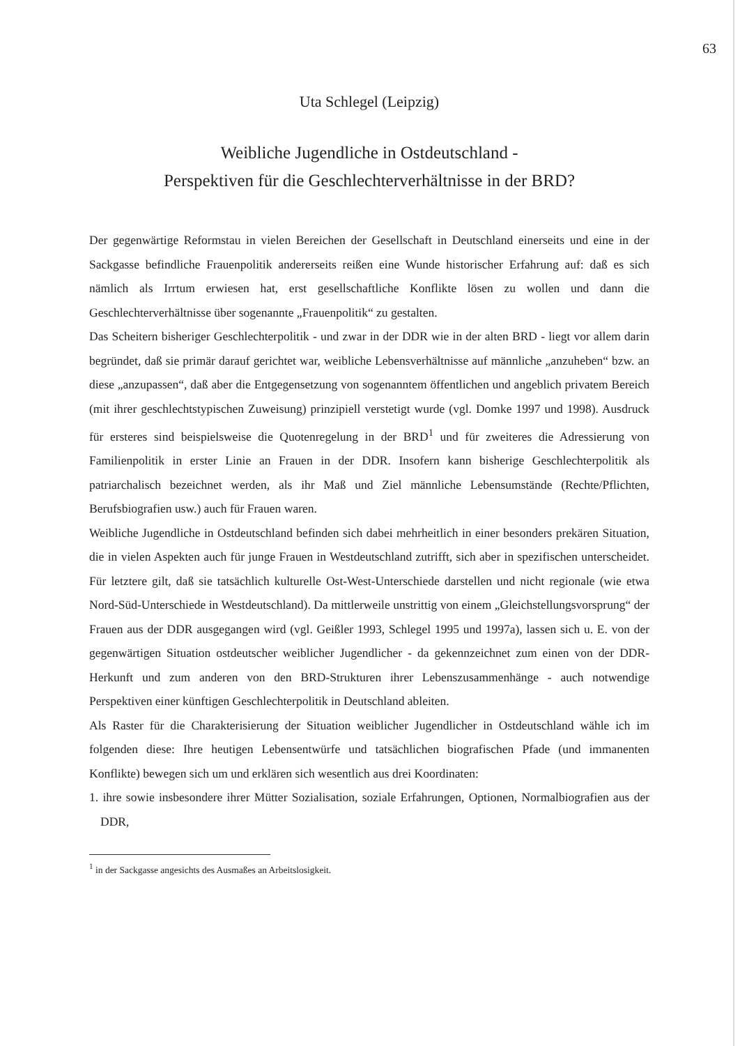63
Uta Schlegel (Leipzig)
Weibliche Jugendliche in Ostdeutschland -
Perspektiven für die Geschlechterverhältnisse in der BRD?
Der gegenwärtige Reformstau in vielen Bereichen der Gesellschaft in Deutschland einerseits und eine in der Sackgasse befindliche Frauenpolitik andererseits reißen eine Wunde historischer Erfahrung auf: daß es sich nämlich als Irrtum erwiesen hat, erst gesellschaftliche Konflikte lösen zu wollen und dann die Geschlechterverhältnisse über sogenannte „Frauenpolitik“ zu gestalten.
Das Scheitern bisheriger Geschlechterpolitik - und zwar in der DDR wie in der alten BRD - liegt vor allem darin begründet, daß sie primär darauf gerichtet war, weibliche Lebensverhältnisse auf männliche „anzuheben“ bzw. an diese „anzupassen“, daß aber die Entgegensetzung von sogenanntem öffentlichen und angeblich privatem Bereich (mit ihrer geschlechtstypischen Zuweisung) prinzipiell verstetigt wurde (vgl. Domke 1997 und 1998). Ausdruck für ersteres sind beispielsweise die Quotenregelung in der BRD<sup>1</sup> und für zweiteres die Adressierung von Familienpolitik in erster Linie an Frauen in der DDR. Insofern kann bisherige Geschlechterpolitik als patriarchalisch bezeichnet werden, als ihr Maß und Ziel männliche Lebensumstände (Rechte/Pflichten, Berufsbiografien usw.) auch für Frauen waren.
Weibliche Jugendliche in Ostdeutschland befinden sich dabei mehrheitlich in einer besonders prekären Situation, die in vielen Aspekten auch für junge Frauen in Westdeutschland zutrifft, sich aber in spezifischen unterscheidet. Für letztere gilt, daß sie tatsächlich kulturelle Ost-West-Unterschiede darstellen und nicht regionale (wie etwa Nord-Süd-Unterschiede in Westdeutschland). Da mittlerweile unstrittig von einem „Gleichstellungsvorsprung“ der Frauen aus der DDR ausgegangen wird (vgl. Geißler 1993, Schlegel 1995 und 1997a), lassen sich u. E. von der gegenwärtigen Situation ostdeutscher weiblicher Jugendlicher - da gekennzeichnet zum einen von der DDR-Herkunft und zum anderen von den BRD-Strukturen ihrer Lebenszusammenhänge - auch notwendige Perspektiven einer künftigen Geschlechterpolitik in Deutschland ableiten.
Als Raster für die Charakterisierung der Situation weiblicher Jugendlicher in Ostdeutschland wähle ich im folgenden diese: Ihre heutigen Lebensentwürfe und tatsächlichen biografischen Pfade (und immanenten Konflikte) bewegen sich um und erklären sich wesentlich aus drei Koordinaten:
1. ihre sowie insbesondere ihrer Mütter Sozialisation, soziale Erfahrungen, Optionen, Normalbiografien aus der DDR,
<sup>1</sup> in der Sackgasse angesichts des Ausmaßes an Arbeitslosigkeit.